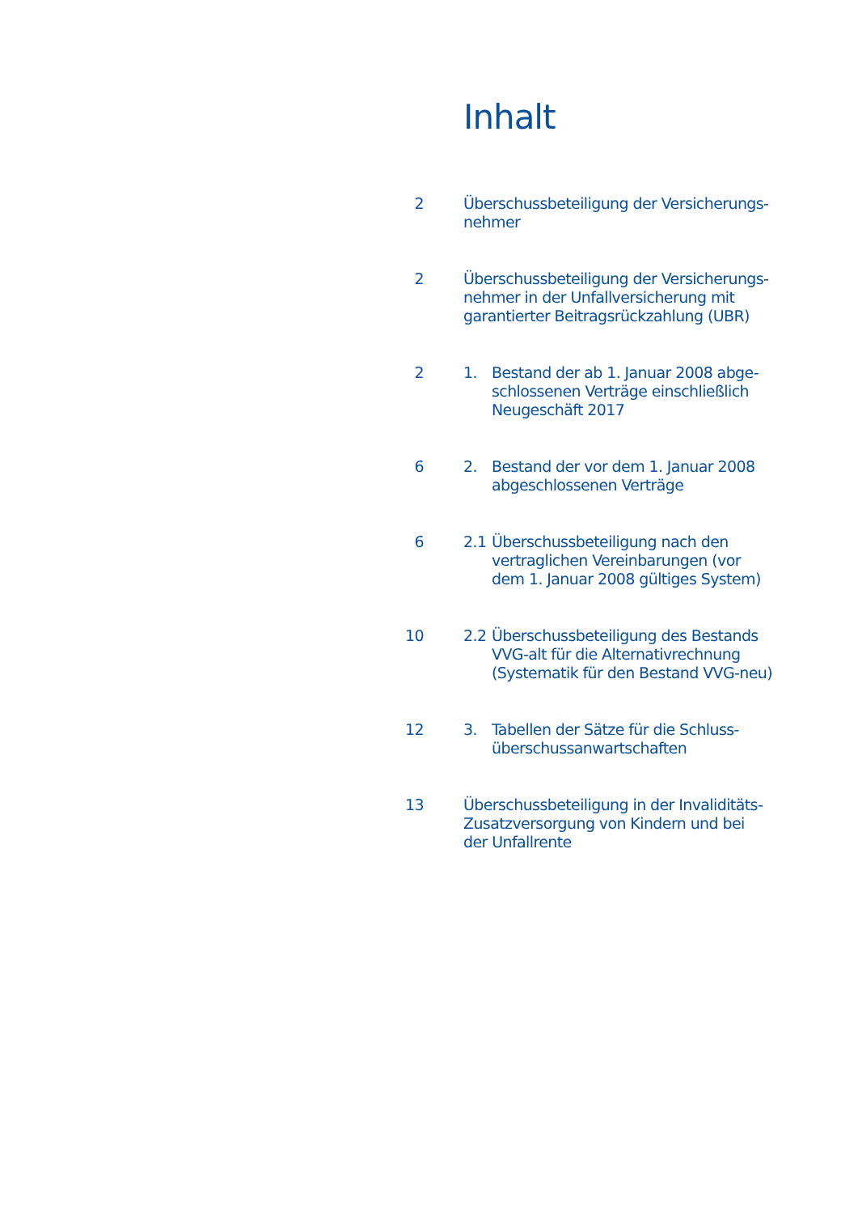Inhalt
| 2 | Überschussbeteiligung der Versicherungs- nehmer | |
| 2 | Überschussbeteiligung der Versicherungs- nehmer in der Unfallversicherung mit garantierter Beitragsrückzahlung (UBR) | |
| 2 | 1. | Bestand der ab 1. Januar 2008 abge- schlossenen Verträge einschließlich Neugeschäft 2017 |
| 6 | 2. | Bestand der vor dem 1. Januar 2008 abgeschlossenen Verträge |
| 6 | 2.1 | Überschussbeteiligung nach den vertraglichen Vereinbarungen (vor dem 1. Januar 2008 gültiges System) |
| 10 | 2.2 | Überschussbeteiligung des Bestands VVG-alt für die Alternativrechnung (Systematik für den Bestand VVG-neu) |
| 12 | 3. | Tabellen der Sätze für die Schluss- überschussanwartschaften |
| 13 | Überschussbeteiligung in der Invaliditäts- Zusatzversorgung von Kindern und bei der Unfallrente | |